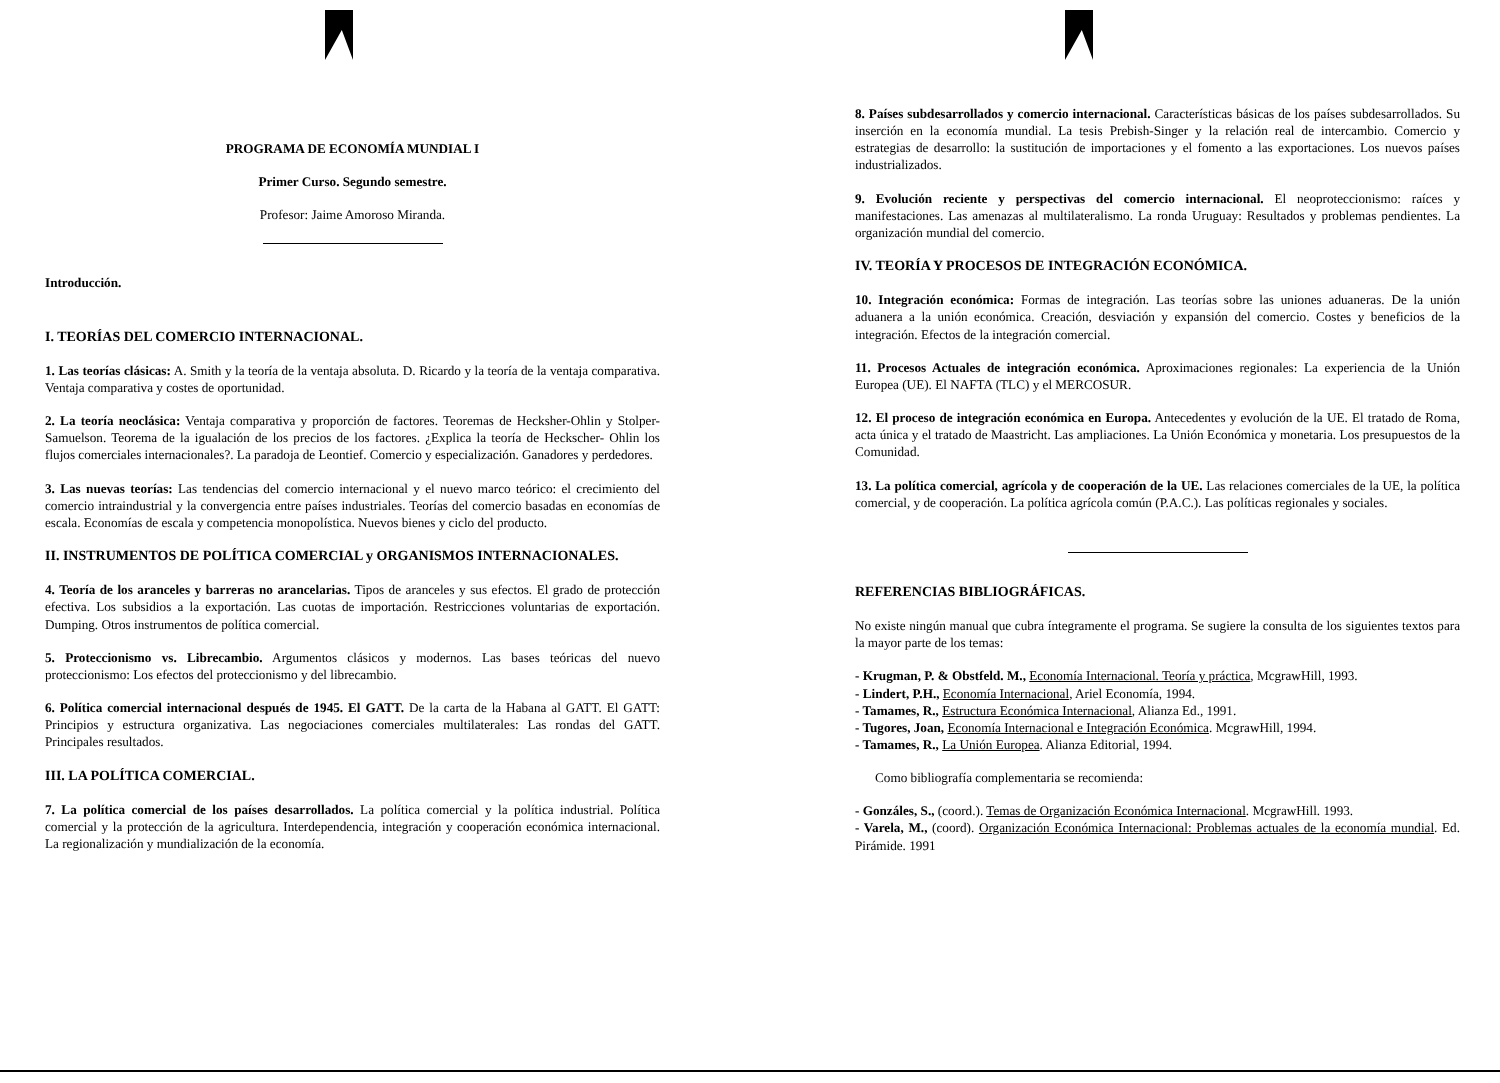PROGRAMA DE ECONOMÍA MUNDIAL I
Primer Curso. Segundo semestre.
Profesor: Jaime Amoroso Miranda.
Introducción.
I. TEORÍAS DEL COMERCIO INTERNACIONAL.
1. Las teorías clásicas: A. Smith y la teoría de la ventaja absoluta. D. Ricardo y la teoría de la ventaja comparativa. Ventaja comparativa y costes de oportunidad.
2. La teoría neoclásica: Ventaja comparativa y proporción de factores. Teoremas de Hecksher-Ohlin y Stolper-Samuelson. Teorema de la igualación de los precios de los factores. ¿Explica la teoría de Heckscher- Ohlin los flujos comerciales internacionales?. La paradoja de Leontief. Comercio y especialización. Ganadores y perdedores.
3. Las nuevas teorías: Las tendencias del comercio internacional y el nuevo marco teórico: el crecimiento del comercio intraindustrial y la convergencia entre países industriales. Teorías del comercio basadas en economías de escala. Economías de escala y competencia monopolística. Nuevos bienes y ciclo del producto.
II. INSTRUMENTOS DE POLÍTICA COMERCIAL y ORGANISMOS INTERNACIONALES.
4. Teoría de los aranceles y barreras no arancelarias. Tipos de aranceles y sus efectos. El grado de protección efectiva. Los subsidios a la exportación. Las cuotas de importación. Restricciones voluntarias de exportación. Dumping. Otros instrumentos de política comercial.
5. Proteccionismo vs. Librecambio. Argumentos clásicos y modernos. Las bases teóricas del nuevo proteccionismo: Los efectos del proteccionismo y del librecambio.
6. Política comercial internacional después de 1945. El GATT. De la carta de la Habana al GATT. El GATT: Principios y estructura organizativa. Las negociaciones comerciales multilaterales: Las rondas del GATT. Principales resultados.
III. LA POLÍTICA COMERCIAL.
7. La política comercial de los países desarrollados. La política comercial y la política industrial. Política comercial y la protección de la agricultura. Interdependencia, integración y cooperación económica internacional. La regionalización y mundialización de la economía.
8. Países subdesarrollados y comercio internacional. Características básicas de los países subdesarrollados. Su inserción en la economía mundial. La tesis Prebish-Singer y la relación real de intercambio. Comercio y estrategias de desarrollo: la sustitución de importaciones y el fomento a las exportaciones. Los nuevos países industrializados.
9. Evolución reciente y perspectivas del comercio internacional. El neoproteccionismo: raíces y manifestaciones. Las amenazas al multilateralismo. La ronda Uruguay: Resultados y problemas pendientes. La organización mundial del comercio.
IV. TEORÍA Y PROCESOS DE INTEGRACIÓN ECONÓMICA.
10. Integración económica: Formas de integración. Las teorías sobre las uniones aduaneras. De la unión aduanera a la unión económica. Creación, desviación y expansión del comercio. Costes y beneficios de la integración. Efectos de la integración comercial.
11. Procesos Actuales de integración económica. Aproximaciones regionales: La experiencia de la Unión Europea (UE). El NAFTA (TLC) y el MERCOSUR.
12. El proceso de integración económica en Europa. Antecedentes y evolución de la UE. El tratado de Roma, acta única y el tratado de Maastricht. Las ampliaciones. La Unión Económica y monetaria. Los presupuestos de la Comunidad.
13. La política comercial, agrícola y de cooperación de la UE. Las relaciones comerciales de la UE, la política comercial, y de cooperación. La política agrícola común (P.A.C.). Las políticas regionales y sociales.
REFERENCIAS BIBLIOGRÁFICAS.
No existe ningún manual que cubra íntegramente el programa. Se sugiere la consulta de los siguientes textos para la mayor parte de los temas:
- Krugman, P. & Obstfeld. M., Economía Internacional. Teoría y práctica, McgrawHill, 1993.
- Lindert, P.H., Economía Internacional, Ariel Economía, 1994.
- Tamames, R., Estructura Económica Internacional, Alianza Ed., 1991.
- Tugores, Joan, Economía Internacional e Integración Económica. McgrawHill, 1994.
- Tamames, R., La Unión Europea. Alianza Editorial, 1994.
Como bibliografía complementaria se recomienda:
- Gonzáles, S., (coord.). Temas de Organización Económica Internacional. McgrawHill. 1993.
- Varela, M., (coord). Organización Económica Internacional: Problemas actuales de la economía mundial. Ed. Pirámide. 1991